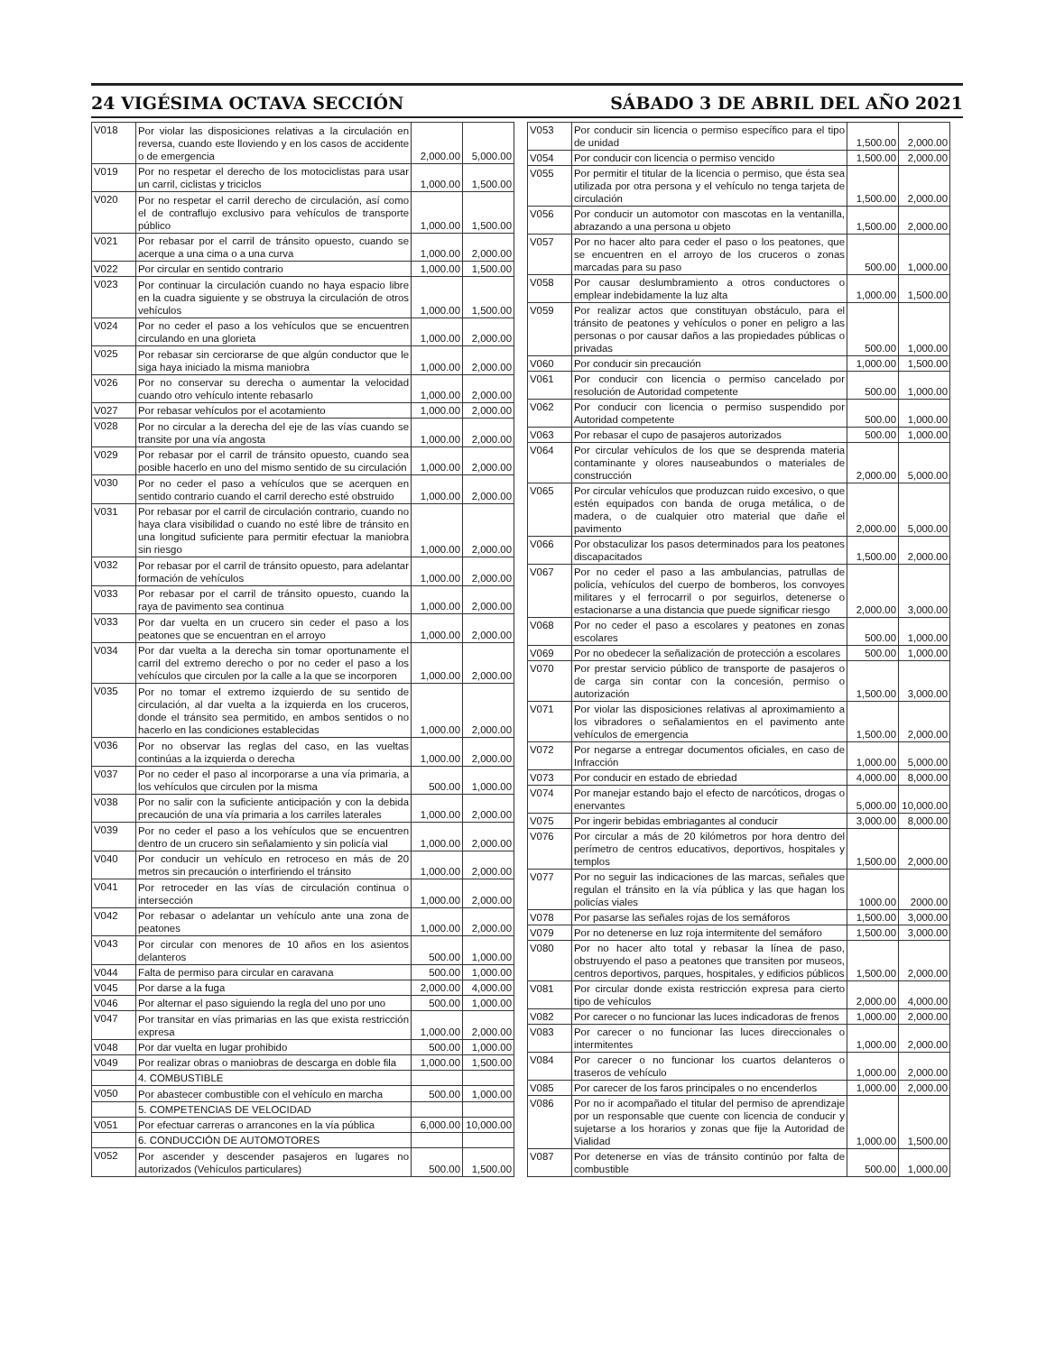24 VIGÉSIMA OCTAVA SECCIÓN SÁBADO 3 DE ABRIL DEL AÑO 2021
| V018 | Por violar las disposiciones relativas a la circulación en reversa, cuando este lloviendo y en los casos de accidente o de emergencia | 2,000.00 | 5,000.00 |
| V019 | Por no respetar el derecho de los motociclistas para usar un carril, ciclistas y triciclos | 1,000.00 | 1,500.00 |
| V020 | Por no respetar el carril derecho de circulación, así como el de contraflujo exclusivo para vehículos de transporte público | 1,000.00 | 1,500.00 |
| V021 | Por rebasar por el carril de tránsito opuesto, cuando se acerque a una cima o a una curva | 1,000.00 | 2,000.00 |
| V022 | Por circular en sentido contrario | 1,000.00 | 1,500.00 |
| V023 | Por continuar la circulación cuando no haya espacio libre en la cuadra siguiente y se obstruya la circulación de otros vehículos | 1,000.00 | 1,500.00 |
| V024 | Por no ceder el paso a los vehículos que se encuentren circulando en una glorieta | 1,000.00 | 2,000.00 |
| V025 | Por rebasar sin cerciorarse de que algún conductor que le siga haya iniciado la misma maniobra | 1,000.00 | 2,000.00 |
| V026 | Por no conservar su derecha o aumentar la velocidad cuando otro vehículo intente rebasarlo | 1,000.00 | 2,000.00 |
| V027 | Por rebasar vehículos por el acotamiento | 1,000.00 | 2,000.00 |
| V028 | Por no circular a la derecha del eje de las vías cuando se transite por una vía angosta | 1,000.00 | 2,000.00 |
| V029 | Por rebasar por el carril de tránsito opuesto, cuando sea posible hacerlo en uno del mismo sentido de su circulación | 1,000.00 | 2,000.00 |
| V030 | Por no ceder el paso a vehículos que se acerquen en sentido contrario cuando el carril derecho esté obstruido | 1,000.00 | 2,000.00 |
| V031 | Por rebasar por el carril de circulación contrario, cuando no haya clara visibilidad o cuando no esté libre de tránsito en una longitud suficiente para permitir efectuar la maniobra sin riesgo | 1,000.00 | 2,000.00 |
| V032 | Por rebasar por el carril de tránsito opuesto, para adelantar formación de vehículos | 1,000.00 | 2,000.00 |
| V033 | Por rebasar por el carril de tránsito opuesto, cuando la raya de pavimento sea continua | 1,000.00 | 2,000.00 |
| V033 | Por dar vuelta en un crucero sin ceder el paso a los peatones que se encuentran en el arroyo | 1,000.00 | 2,000.00 |
| V034 | Por dar vuelta a la derecha sin tomar oportunamente el carril del extremo derecho o por no ceder el paso a los vehículos que circulen por la calle a la que se incorporen | 1,000.00 | 2,000.00 |
| V035 | Por no tomar el extremo izquierdo de su sentido de circulación, al dar vuelta a la izquierda en los cruceros, donde el tránsito sea permitido, en ambos sentidos o no hacerlo en las condiciones establecidas | 1,000.00 | 2,000.00 |
| V036 | Por no observar las reglas del caso, en las vueltas continúas a la izquierda o derecha | 1,000.00 | 2,000.00 |
| V037 | Por no ceder el paso al incorporarse a una vía primaria, a los vehículos que circulen por la misma | 500.00 | 1,000.00 |
| V038 | Por no salir con la suficiente anticipación y con la debida precaución de una vía primaria a los carriles laterales | 1,000.00 | 2,000.00 |
| V039 | Por no ceder el paso a los vehículos que se encuentren dentro de un crucero sin señalamiento y sin policía vial | 1,000.00 | 2,000.00 |
| V040 | Por conducir un vehículo en retroceso en más de 20 metros sin precaución o interfiriendo el tránsito | 1,000.00 | 2,000.00 |
| V041 | Por retroceder en las vías de circulación continua o intersección | 1,000.00 | 2,000.00 |
| V042 | Por rebasar o adelantar un vehículo ante una zona de peatones | 1,000.00 | 2,000.00 |
| V043 | Por circular con menores de 10 años en los asientos delanteros | 500.00 | 1,000.00 |
| V044 | Falta de permiso para circular en caravana | 500.00 | 1,000.00 |
| V045 | Por darse a la fuga | 2,000.00 | 4,000.00 |
| V046 | Por alternar el paso siguiendo la regla del uno por uno | 500.00 | 1,000.00 |
| V047 | Por transitar en vías primarias en las que exista restricción expresa | 1,000.00 | 2,000.00 |
| V048 | Por dar vuelta en lugar prohibido | 500.00 | 1,000.00 |
| V049 | Por realizar obras o maniobras de descarga en doble fila | 1,000.00 | 1,500.00 |
| | 4. COMBUSTIBLE | | |
| V050 | Por abastecer combustible con el vehículo en marcha | 500.00 | 1,000.00 |
| | 5. COMPETENCIAS DE VELOCIDAD | | |
| V051 | Por efectuar carreras o arrancones en la vía pública | 6,000.00 | 10,000.00 |
| | 6. CONDUCCIÓN DE AUTOMOTORES | | |
| V052 | Por ascender y descender pasajeros en lugares no autorizados (Vehículos particulares) | 500.00 | 1,500.00 |
| V053 | Por conducir sin licencia o permiso específico para el tipo de unidad | 1,500.00 | 2,000.00 |
| V054 | Por conducir con licencia o permiso vencido | 1,500.00 | 2,000.00 |
| V055 | Por permitir el titular de la licencia o permiso, que ésta sea utilizada por otra persona y el vehículo no tenga tarjeta de circulación | 1,500.00 | 2,000.00 |
| V056 | Por conducir un automotor con mascotas en la ventanilla, abrazando a una persona u objeto | 1,500.00 | 2,000.00 |
| V057 | Por no hacer alto para ceder el paso o los peatones, que se encuentren en el arroyo de los cruceros o zonas marcadas para su paso | 500.00 | 1,000.00 |
| V058 | Por causar deslumbramiento a otros conductores o emplear indebidamente la luz alta | 1,000.00 | 1,500.00 |
| V059 | Por realizar actos que constituyan obstáculo, para el tránsito de peatones y vehículos o poner en peligro a las personas o por causar daños a las propiedades públicas o privadas | 500.00 | 1,000.00 |
| V060 | Por conducir sin precaución | 1,000.00 | 1,500.00 |
| V061 | Por conducir con licencia o permiso cancelado por resolución de Autoridad competente | 500.00 | 1,000.00 |
| V062 | Por conducir con licencia o permiso suspendido por Autoridad competente | 500.00 | 1,000.00 |
| V063 | Por rebasar el cupo de pasajeros autorizados | 500.00 | 1,000.00 |
| V064 | Por circular vehículos de los que se desprenda materia contaminante y olores nauseabundos o materiales de construcción | 2,000.00 | 5,000.00 |
| V065 | Por circular vehículos que produzcan ruido excesivo, o que estén equipados con banda de oruga metálica, o de madera, o de cualquier otro material que dañe el pavimento | 2,000.00 | 5,000.00 |
| V066 | Por obstaculizar los pasos determinados para los peatones discapacitados | 1,500.00 | 2,000.00 |
| V067 | Por no ceder el paso a las ambulancias, patrullas de policía, vehículos del cuerpo de bomberos, los convoyes militares y el ferrocarril o por seguirlos, detenerse o estacionarse a una distancia que puede significar riesgo | 2,000.00 | 3,000.00 |
| V068 | Por no ceder el paso a escolares y peatones en zonas escolares | 500.00 | 1,000.00 |
| V069 | Por no obedecer la señalización de protección a escolares | 500.00 | 1,000.00 |
| V070 | Por prestar servicio público de transporte de pasajeros o de carga sin contar con la concesión, permiso o autorización | 1,500.00 | 3,000.00 |
| V071 | Por violar las disposiciones relativas al aproximamiento a los vibradores o señalamientos en el pavimento ante vehículos de emergencia | 1,500.00 | 2,000.00 |
| V072 | Por negarse a entregar documentos oficiales, en caso de Infracción | 1,000.00 | 5,000.00 |
| V073 | Por conducir en estado de ebriedad | 4,000.00 | 8,000.00 |
| V074 | Por manejar estando bajo el efecto de narcóticos, drogas o enervantes | 5,000.00 | 10,000.00 |
| V075 | Por ingerir bebidas embriagantes al conducir | 3,000.00 | 8,000.00 |
| V076 | Por circular a más de 20 kilómetros por hora dentro del perímetro de centros educativos, deportivos, hospitales y templos | 1,500.00 | 2,000.00 |
| V077 | Por no seguir las indicaciones de las marcas, señales que regulan el tránsito en la vía pública y las que hagan los policías viales | 1000.00 | 2000.00 |
| V078 | Por pasarse las señales rojas de los semáforos | 1,500.00 | 3,000.00 |
| V079 | Por no detenerse en luz roja intermitente del semáforo | 1,500.00 | 3,000.00 |
| V080 | Por no hacer alto total y rebasar la línea de paso, obstruyendo el paso a peatones que transiten por museos, centros deportivos, parques, hospitales, y edificios públicos | 1,500.00 | 2,000.00 |
| V081 | Por circular donde exista restricción expresa para cierto tipo de vehículos | 2,000.00 | 4,000.00 |
| V082 | Por carecer o no funcionar las luces indicadoras de frenos | 1,000.00 | 2,000.00 |
| V083 | Por carecer o no funcionar las luces direccionales o intermitentes | 1,000.00 | 2,000.00 |
| V084 | Por carecer o no funcionar los cuartos delanteros o traseros de vehículo | 1,000.00 | 2,000.00 |
| V085 | Por carecer de los faros principales o no encenderlos | 1,000.00 | 2,000.00 |
| V086 | Por no ir acompañado el titular del permiso de aprendizaje por un responsable que cuente con licencia de conducir y sujetarse a los horarios y zonas que fije la Autoridad de Vialidad | 1,000.00 | 1,500.00 |
| V087 | Por detenerse en vías de tránsito continúo por falta de combustible | 500.00 | 1,000.00 |